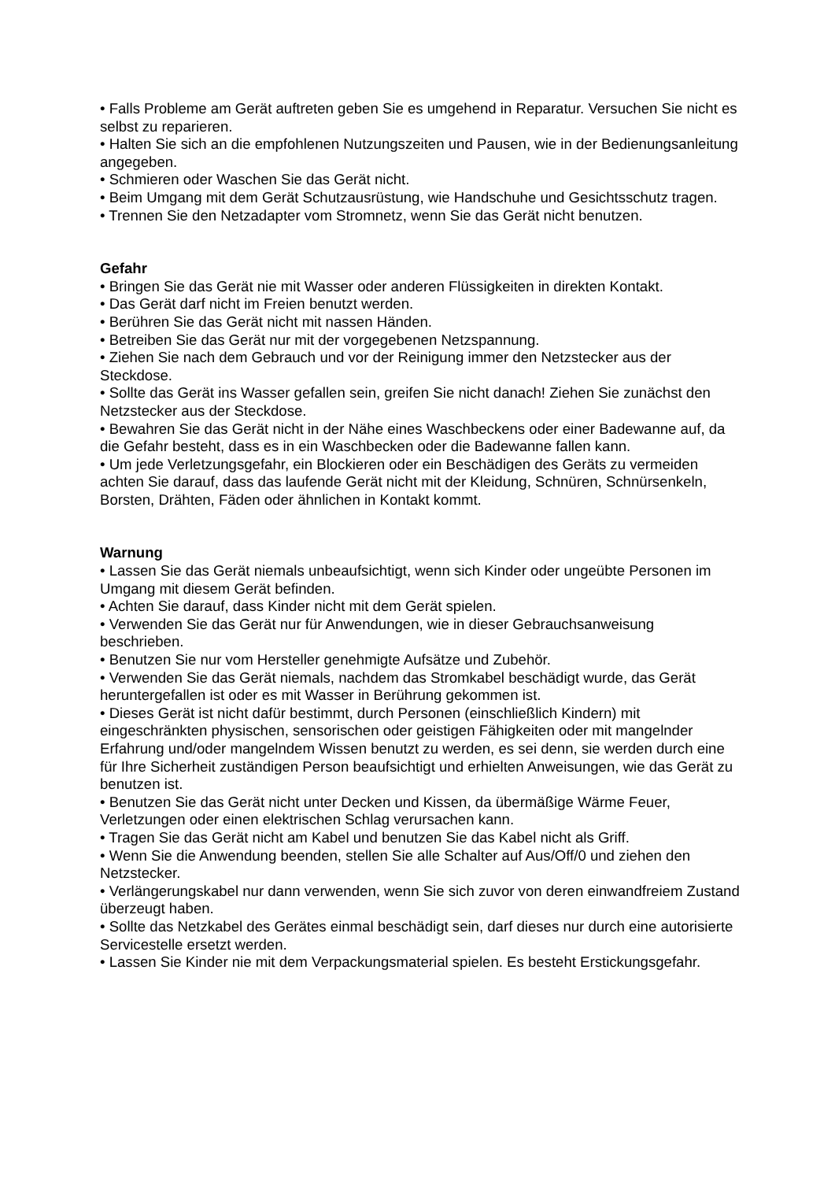• Falls Probleme am Gerät auftreten geben Sie es umgehend in Reparatur. Versuchen Sie nicht es selbst zu reparieren.
• Halten Sie sich an die empfohlenen Nutzungszeiten und Pausen, wie in der Bedienungsanleitung angegeben.
• Schmieren oder Waschen Sie das Gerät nicht.
• Beim Umgang mit dem Gerät Schutzausrüstung, wie Handschuhe und Gesichtsschutz tragen.
• Trennen Sie den Netzadapter vom Stromnetz, wenn Sie das Gerät nicht benutzen.
Gefahr
• Bringen Sie das Gerät nie mit Wasser oder anderen Flüssigkeiten in direkten Kontakt.
• Das Gerät darf nicht im Freien benutzt werden.
• Berühren Sie das Gerät nicht mit nassen Händen.
• Betreiben Sie das Gerät nur mit der vorgegebenen Netzspannung.
• Ziehen Sie nach dem Gebrauch und vor der Reinigung immer den Netzstecker aus der Steckdose.
• Sollte das Gerät ins Wasser gefallen sein, greifen Sie nicht danach! Ziehen Sie zunächst den Netzstecker aus der Steckdose.
• Bewahren Sie das Gerät nicht in der Nähe eines Waschbeckens oder einer Badewanne auf, da die Gefahr besteht, dass es in ein Waschbecken oder die Badewanne fallen kann.
• Um jede Verletzungsgefahr, ein Blockieren oder ein Beschädigen des Geräts zu vermeiden achten Sie darauf, dass das laufende Gerät nicht mit der Kleidung, Schnüren, Schnürsenkeln, Borsten, Drähten, Fäden oder ähnlichen in Kontakt kommt.
Warnung
• Lassen Sie das Gerät niemals unbeaufsichtigt, wenn sich Kinder oder ungeübte Personen im Umgang mit diesem Gerät befinden.
• Achten Sie darauf, dass Kinder nicht mit dem Gerät spielen.
• Verwenden Sie das Gerät nur für Anwendungen, wie in dieser Gebrauchsanweisung beschrieben.
• Benutzen Sie nur vom Hersteller genehmigte Aufsätze und Zubehör.
• Verwenden Sie das Gerät niemals, nachdem das Stromkabel beschädigt wurde, das Gerät heruntergefallen ist oder es mit Wasser in Berührung gekommen ist.
• Dieses Gerät ist nicht dafür bestimmt, durch Personen (einschließlich Kindern) mit eingeschränkten physischen, sensorischen oder geistigen Fähigkeiten oder mit mangelnder Erfahrung und/oder mangelndem Wissen benutzt zu werden, es sei denn, sie werden durch eine für Ihre Sicherheit zuständigen Person beaufsichtigt und erhielten Anweisungen, wie das Gerät zu benutzen ist.
• Benutzen Sie das Gerät nicht unter Decken und Kissen, da übermäßige Wärme Feuer, Verletzungen oder einen elektrischen Schlag verursachen kann.
• Tragen Sie das Gerät nicht am Kabel und benutzen Sie das Kabel nicht als Griff.
• Wenn Sie die Anwendung beenden, stellen Sie alle Schalter auf Aus/Off/0 und ziehen den Netzstecker.
• Verlängerungskabel nur dann verwenden, wenn Sie sich zuvor von deren einwandfreiem Zustand überzeugt haben.
• Sollte das Netzkabel des Gerätes einmal beschädigt sein, darf dieses nur durch eine autorisierte Servicestelle ersetzt werden.
• Lassen Sie Kinder nie mit dem Verpackungsmaterial spielen. Es besteht Erstickungsgefahr.